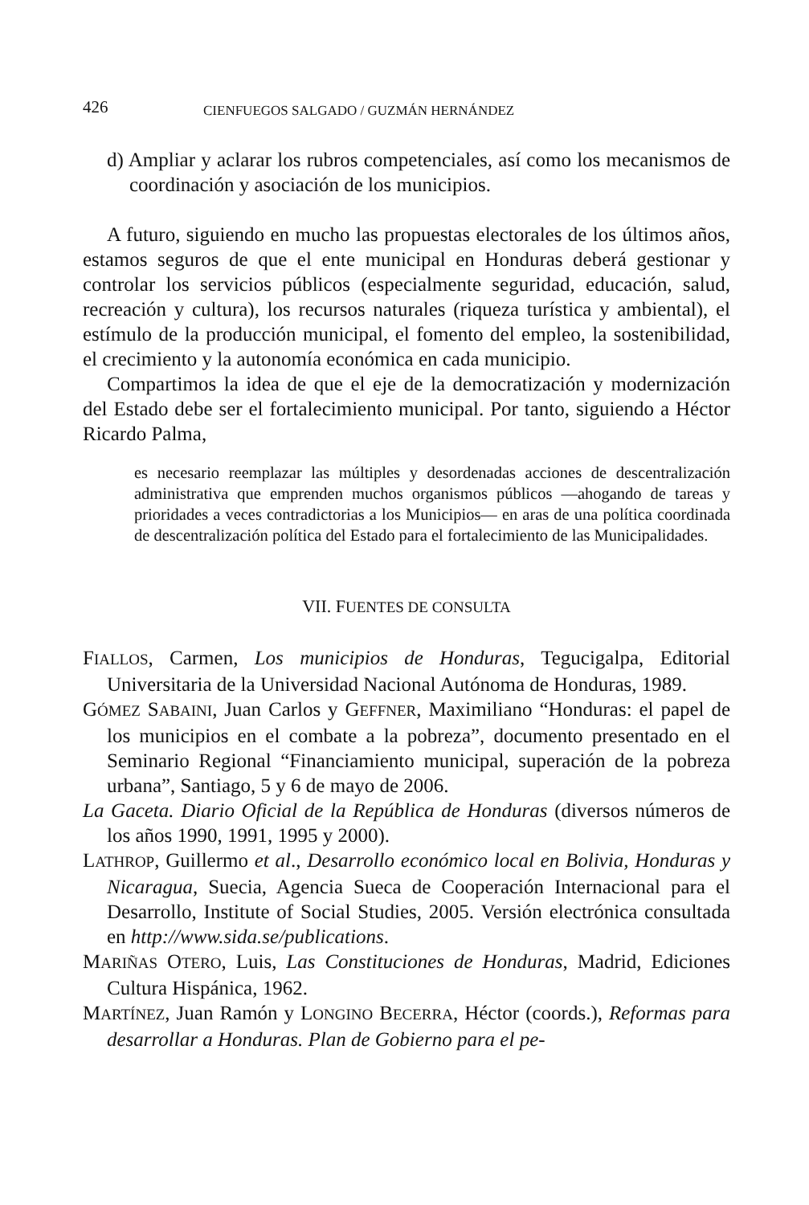426 CIENFUEGOS SALGADO / GUZMÁN HERNÁNDEZ
d) Ampliar y aclarar los rubros competenciales, así como los mecanismos de coordinación y asociación de los municipios.
A futuro, siguiendo en mucho las propuestas electorales de los últimos años, estamos seguros de que el ente municipal en Honduras deberá gestionar y controlar los servicios públicos (especialmente seguridad, educación, salud, recreación y cultura), los recursos naturales (riqueza turística y ambiental), el estímulo de la producción municipal, el fomento del empleo, la sostenibilidad, el crecimiento y la autonomía económica en cada municipio.
Compartimos la idea de que el eje de la democratización y modernización del Estado debe ser el fortalecimiento municipal. Por tanto, siguiendo a Héctor Ricardo Palma,
es necesario reemplazar las múltiples y desordenadas acciones de descentralización administrativa que emprenden muchos organismos públicos —ahogando de tareas y prioridades a veces contradictorias a los Municipios— en aras de una política coordinada de descentralización política del Estado para el fortalecimiento de las Municipalidades.
VII. FUENTES DE CONSULTA
FIALLOS, Carmen, Los municipios de Honduras, Tegucigalpa, Editorial Universitaria de la Universidad Nacional Autónoma de Honduras, 1989.
GÓMEZ SABAINI, Juan Carlos y GEFFNER, Maximiliano “Honduras: el papel de los municipios en el combate a la pobreza”, documento presentado en el Seminario Regional “Financiamiento municipal, superación de la pobreza urbana”, Santiago, 5 y 6 de mayo de 2006.
La Gaceta. Diario Oficial de la República de Honduras (diversos números de los años 1990, 1991, 1995 y 2000).
LATHROP, Guillermo et al., Desarrollo económico local en Bolivia, Honduras y Nicaragua, Suecia, Agencia Sueca de Cooperación Internacional para el Desarrollo, Institute of Social Studies, 2005. Versión electrónica consultada en http://www.sida.se/publications.
MARIÑAS OTERO, Luis, Las Constituciones de Honduras, Madrid, Ediciones Cultura Hispánica, 1962.
MARTÍNEZ, Juan Ramón y LONGINO BECERRA, Héctor (coords.), Reformas para desarrollar a Honduras. Plan de Gobierno para el pe-